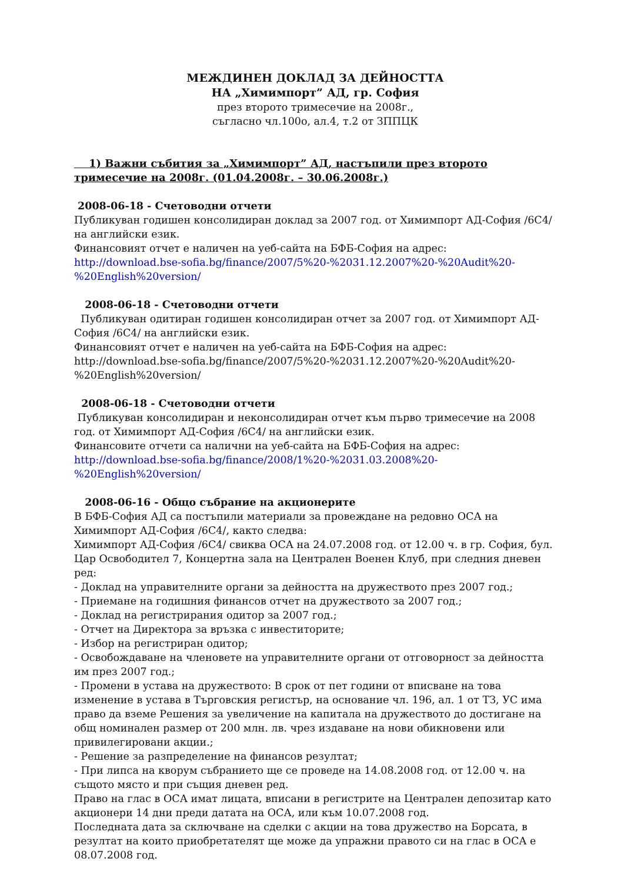МЕЖДИНЕН ДОКЛАД ЗА ДЕЙНОСТТА
НА „Химимпорт” АД, гр. София
през второто тримесечие на 2008г.,
съгласно чл.100о, ал.4, т.2 от ЗППЦК
1) Важни събития за „Химимпорт” АД, настъпили през второто тримесечие на 2008г. (01.04.2008г. – 30.06.2008г.)
2008-06-18 - Счетоводни отчети
Публикуван годишен консолидиран доклад за 2007 год. от Химимпорт АД-София /6С4/ на английски език.
Финансовият отчет е наличен на уеб-сайта на БФБ-София на адрес: http://download.bse-sofia.bg/finance/2007/5%20-%2031.12.2007%20-%20Audit%20-%20English%20version/
2008-06-18 - Счетоводни отчети
Публикуван одитиран годишен консолидиран отчет за 2007 год. от Химимпорт АД-София /6С4/ на английски език.
Финансовият отчет е наличен на уеб-сайта на БФБ-София на адрес: http://download.bse-sofia.bg/finance/2007/5%20-%2031.12.2007%20-%20Audit%20-%20English%20version/
2008-06-18 - Счетоводни отчети
Публикуван консолидиран и неконсолидиран отчет към първо тримесечие на 2008 год. от Химимпорт АД-София /6С4/ на английски език.
Финансовите отчети са налични на уеб-сайта на БФБ-София на адрес: http://download.bse-sofia.bg/finance/2008/1%20-%2031.03.2008%20-%20English%20version/
2008-06-16 - Общо събрание на акционерите
В БФБ-София АД са постъпили материали за провеждане на редовно ОСА на Химимпорт АД-София /6С4/, както следва:
Химимпорт АД-София /6С4/ свиква ОСА на 24.07.2008 год. от 12.00 ч. в гр. София, бул. Цар Освободител 7, Концертна зала на Централен Военен Клуб, при следния дневен ред:
- Доклад на управителните органи за дейността на дружеството през 2007 год.;
- Приемане на годишния финансов отчет на дружеството за 2007 год.;
- Доклад на регистрирания одитор за 2007 год.;
- Отчет на Директора за връзка с инвеститорите;
- Избор на регистриран одитор;
- Освобождаване на членовете на управителните органи от отговорност за дейността им през 2007 год.;
- Промени в устава на дружеството: В срок от пет години от вписване на това изменение в устава в Търговския регистър, на основание чл. 196, ал. 1 от ТЗ, УС има право да вземе Решения за увеличение на капитала на дружеството до достигане на общ номинален размер от 200 млн. лв. чрез издаване на нови обикновени или привилегировани акции.;
- Решение за разпределение на финансов резултат;
- При липса на кворум събранието ще се проведе на 14.08.2008 год. от 12.00 ч. на същото място и при същия дневен ред.
Право на глас в ОСА имат лицата, вписани в регистрите на Централен депозитар като акционери 14 дни преди датата на ОСА, или към 10.07.2008 год.
Последната дата за сключване на сделки с акции на това дружество на Борсата, в резултат на които приобретателят ще може да упражни правото си на глас в ОСА е 08.07.2008 год.